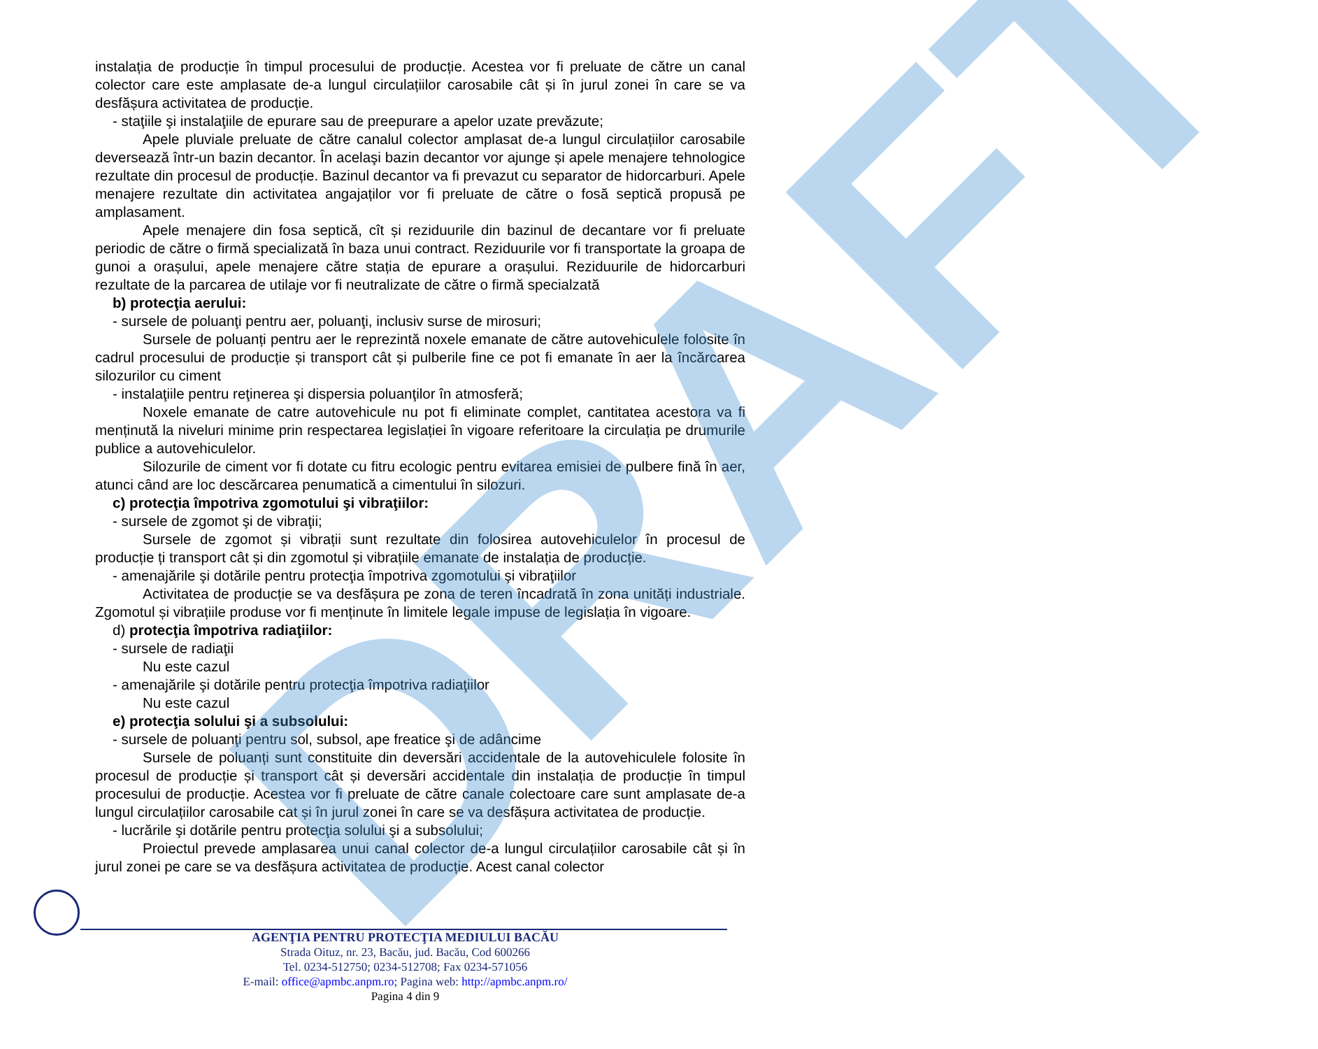instalația de producție în timpul procesului de producție. Acestea vor fi preluate de către un canal colector care este amplasate de-a lungul circulațiilor carosabile cât și în jurul zonei în care se va desfășura activitatea de producție.
- staţiile şi instalaţiile de epurare sau de preepurare a apelor uzate prevăzute;
Apele pluviale preluate de către canalul colector amplasat de-a lungul circulațiilor carosabile deversează într-un bazin decantor. În acelaşi bazin decantor vor ajunge și apele menajere tehnologice rezultate din procesul de producție. Bazinul decantor va fi prevazut cu separator de hidorcarburi. Apele menajere rezultate din activitatea angajaților vor fi preluate de către o fosă septică propusă pe amplasament.
Apele menajere din fosa septică, cît și reziduurile din bazinul de decantare vor fi preluate periodic de către o firmă specializată în baza unui contract. Reziduurile vor fi transportate la groapa de gunoi a orașului, apele menajere către stația de epurare a orașului. Reziduurile de hidorcarburi rezultate de la parcarea de utilaje vor fi neutralizate de către o firmă specialzată
b) protecţia aerului:
- sursele de poluanţi pentru aer, poluanţi, inclusiv surse de mirosuri;
Sursele de poluanți pentru aer le reprezintă noxele emanate de către autovehiculele folosite în cadrul procesului de producție și transport cât și pulberile fine ce pot fi emanate în aer la încărcarea silozurilor cu ciment
- instalaţiile pentru reţinerea şi dispersia poluanţilor în atmosferă;
Noxele emanate de catre autovehicule nu pot fi eliminate complet, cantitatea acestora va fi menținută la niveluri minime prin respectarea legislației în vigoare referitoare la circulația pe drumurile publice a autovehiculelor.
Silozurile de ciment vor fi dotate cu fitru ecologic pentru evitarea emisiei de pulbere fină în aer, atunci când are loc descărcarea penumatică a cimentului în silozuri.
c) protecţia împotriva zgomotului şi vibraţiilor:
- sursele de zgomot şi de vibraţii;
Sursele de zgomot și vibrații sunt rezultate din folosirea autovehiculelor în procesul de producție ți transport cât și din zgomotul și vibrațiile emanate de instalația de producție.
- amenajările şi dotările pentru protecţia împotriva zgomotului şi vibraţiilor
Activitatea de producție se va desfășura pe zona de teren încadrată în zona unități industriale. Zgomotul și vibrațiile produse vor fi menținute în limitele legale impuse de legislația în vigoare.
d) protecţia împotriva radiaţiilor:
- sursele de radiaţii
Nu este cazul
- amenajările şi dotările pentru protecţia împotriva radiaţiilor
Nu este cazul
e) protecţia solului şi a subsolului:
- sursele de poluanţi pentru sol, subsol, ape freatice şi de adâncime
Sursele de poluanți sunt constituite din deversări accidentale de la autovehiculele folosite în procesul de producție și transport cât și deversări accidentale din instalația de producție în timpul procesului de producție. Acestea vor fi preluate de către canale colectoare care sunt amplasate de-a lungul circulațiilor carosabile cat și în jurul zonei în care se va desfășura activitatea de producție.
- lucrările şi dotările pentru protecţia solului şi a subsolului;
Proiectul prevede amplasarea unui canal colector de-a lungul circulațiilor carosabile cât și în jurul zonei pe care se va desfășura activitatea de producție. Acest canal colector
DRAFT
AGENŢIA PENTRU PROTECŢIA MEDIULUI BACĂU
Strada Oituz, nr. 23, Bacău, jud. Bacău, Cod 600266
Tel. 0234-512750; 0234-512708; Fax 0234-571056
E-mail: office@apmbc.anpm.ro; Pagina web: http://apmbc.anpm.ro/
Pagina 4 din 9